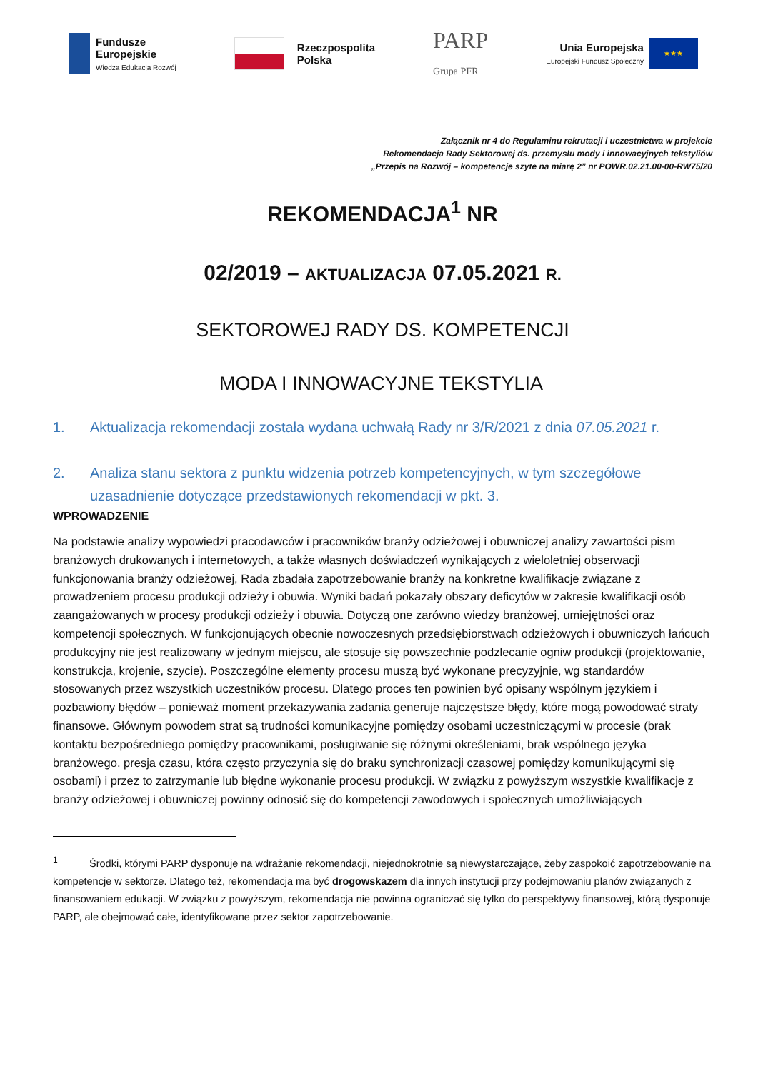Fundusze
Europejskie
Wiedza Edukacja Rozwój
Rzeczpospolita
Polska
PARP
Grupa PFR
Unia Europejska
Europejski Fundusz Społeczny
★★★
Załącznik nr 4 do Regulaminu rekrutacji i uczestnictwa w projekcie
Rekomendacja Rady Sektorowej ds. przemysłu mody i innowacyjnych tekstyliów
„Przepis na Rozwój – kompetencje szyte na miarę 2” nr POWR.02.21.00-00-RW75/20
REKOMENDACJA<sup>1</sup> NR
02/2019 – AKTUALIZACJA 07.05.2021 R.
SEKTOROWEJ RADY DS. KOMPETENCJI
MODA I INNOWACYJNE TEKSTYLIA
1. Aktualizacja rekomendacji została wydana uchwałą Rady nr 3/R/2021 z dnia 07.05.2021 r.
2. Analiza stanu sektora z punktu widzenia potrzeb kompetencyjnych, w tym szczegółowe uzasadnienie dotyczące przedstawionych rekomendacji w pkt. 3.
WPROWADZENIE
Na podstawie analizy wypowiedzi pracodawców i pracowników branży odzieżowej i obuwniczej analizy zawartości pism branżowych drukowanych i internetowych, a także własnych doświadczeń wynikających z wieloletniej obserwacji funkcjonowania branży odzieżowej, Rada zbadała zapotrzebowanie branży na konkretne kwalifikacje związane z prowadzeniem procesu produkcji odzieży i obuwia. Wyniki badań pokazały obszary deficytów w zakresie kwalifikacji osób zaangażowanych w procesy produkcji odzieży i obuwia. Dotyczą one zarówno wiedzy branżowej, umiejętności oraz kompetencji społecznych. W funkcjonujących obecnie nowoczesnych przedsiębiorstwach odzieżowych i obuwniczych łańcuch produkcyjny nie jest realizowany w jednym miejscu, ale stosuje się powszechnie podzlecanie ogniw produkcji (projektowanie, konstrukcja, krojenie, szycie). Poszczególne elementy procesu muszą być wykonane precyzyjnie, wg standardów stosowanych przez wszystkich uczestników procesu. Dlatego proces ten powinien być opisany wspólnym językiem i pozbawiony błędów – ponieważ moment przekazywania zadania generuje najczęstsze błędy, które mogą powodować straty finansowe. Głównym powodem strat są trudności komunikacyjne pomiędzy osobami uczestniczącymi w procesie (brak kontaktu bezpośredniego pomiędzy pracownikami, posługiwanie się różnymi określeniami, brak wspólnego języka branżowego, presja czasu, która często przyczynia się do braku synchronizacji czasowej pomiędzy komunikującymi się osobami) i przez to zatrzymanie lub błędne wykonanie procesu produkcji. W związku z powyższym wszystkie kwalifikacje z branży odzieżowej i obuwniczej powinny odnosić się do kompetencji zawodowych i społecznych umożliwiających
<sup>1</sup> Środki, którymi PARP dysponuje na wdrażanie rekomendacji, niejednokrotnie są niewystarczające, żeby zaspokoić zapotrzebowanie na kompetencje w sektorze. Dlatego też, rekomendacja ma być drogowskazem dla innych instytucji przy podejmowaniu planów związanych z finansowaniem edukacji. W związku z powyższym, rekomendacja nie powinna ograniczać się tylko do perspektywy finansowej, którą dysponuje PARP, ale obejmować całe, identyfikowane przez sektor zapotrzebowanie.